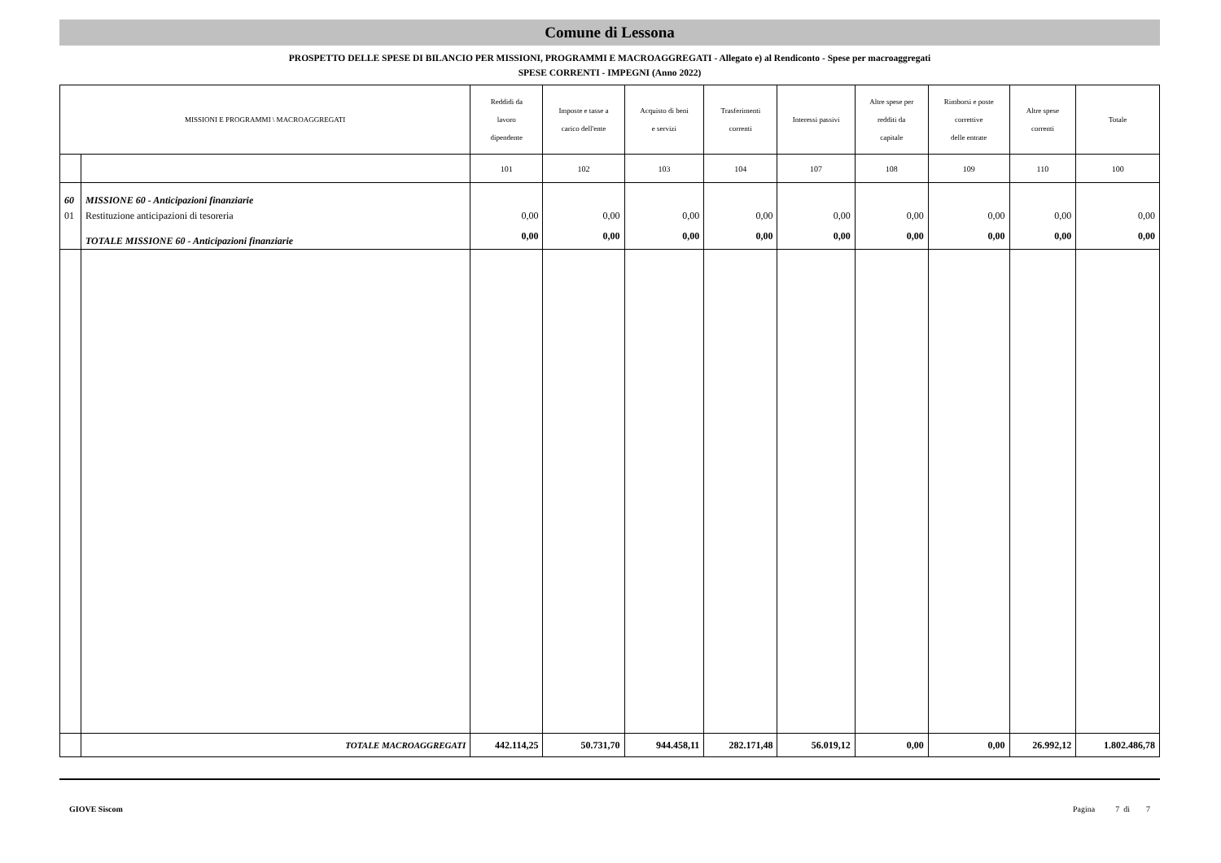Comune di Lessona
PROSPETTO DELLE SPESE DI BILANCIO PER MISSIONI, PROGRAMMI E MACROAGGREGATI - Allegato e) al Rendiconto - Spese per macroaggregati
SPESE CORRENTI - IMPEGNI (Anno 2022)
| MISSIONI E PROGRAMMI \ MACROAGGREGATI | | Reddidi da lavoro dipendente | Imposte e tasse a carico dell'ente | Acquisto di beni e servizi | Trasferimenti correnti | Interessi passivi | Altre spese per redditi da capitale | Rimborsi e poste correttive delle entrate | Altre spese correnti | Totale |
| --- | --- | --- | --- | --- | --- | --- | --- | --- | --- | --- |
| | | 101 | 102 | 103 | 104 | 107 | 108 | 109 | 110 | 100 |
| 60 | MISSIONE 60 - Anticipazioni finanziarie | | | | | | | | | |
| 01 | Restituzione anticipazioni di tesoreria | 0,00 | 0,00 | 0,00 | 0,00 | 0,00 | 0,00 | 0,00 | 0,00 | 0,00 |
| | TOTALE MISSIONE 60 - Anticipazioni finanziarie | 0,00 | 0,00 | 0,00 | 0,00 | 0,00 | 0,00 | 0,00 | 0,00 | 0,00 |
| | TOTALE MACROAGGREGATI | 442.114,25 | 50.731,70 | 944.458,11 | 282.171,48 | 56.019,12 | 0,00 | 0,00 | 26.992,12 | 1.802.486,78 |
GIOVE Siscom Pagina 7 di 7